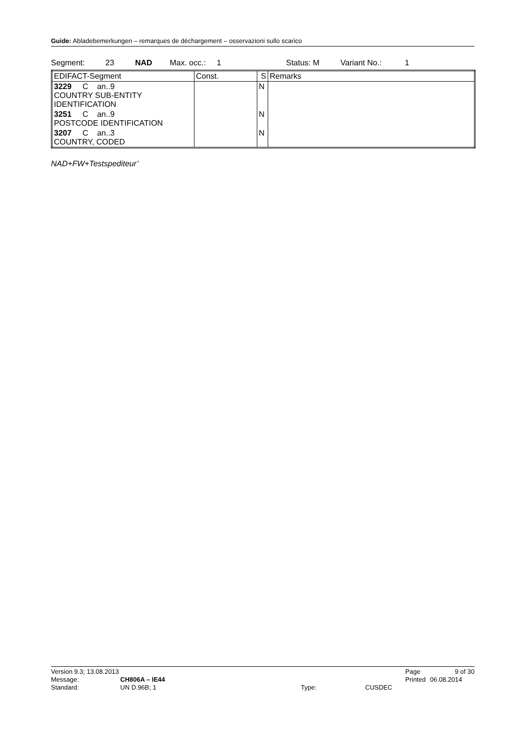Guide: Abladebemerkungen – remarques de déchargement – osservazioni sullo scarico
Segment: 23 NAD Max. occ.: 1 Status: M Variant No.: 1
| EDIFACT-Segment | Const. | S | Remarks |
| --- | --- | --- | --- |
| 3229 C an..9 COUNTRY SUB-ENTITY IDENTIFICATION | | N | |
| 3251 C an..9 POSTCODE IDENTIFICATION | | N | |
| 3207 C an..3 COUNTRY, CODED | | N | |
NAD+FW+Testspediteur’
Version 9.3; 13.08.2013 Page 9 of 30
Message: CH806A – IE44 Printed 06.08.2014
Standard: UN D.96B; 1 Type: CUSDEC